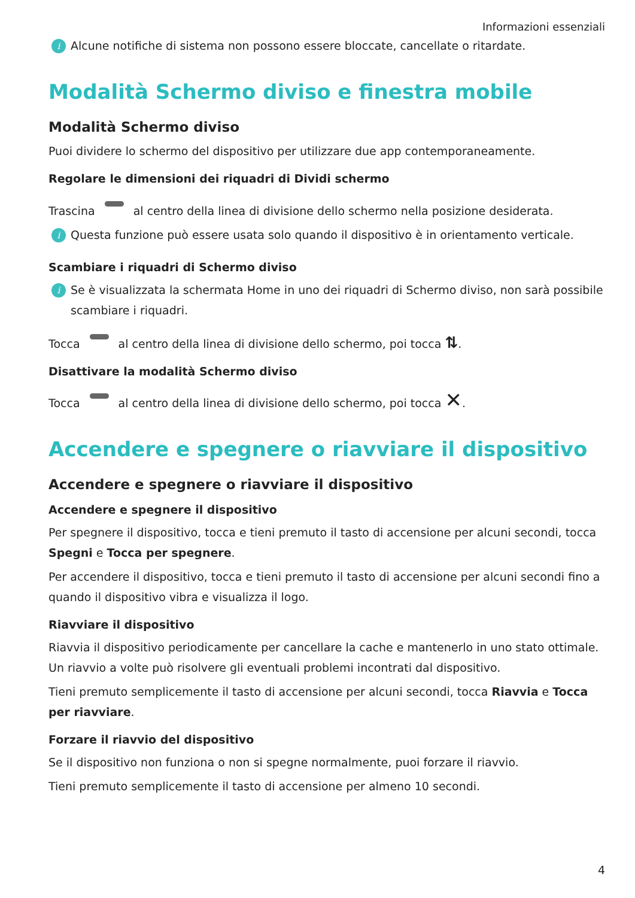Informazioni essenziali
i Alcune notifiche di sistema non possono essere bloccate, cancellate o ritardate.
Modalità Schermo diviso e finestra mobile
Modalità Schermo diviso
Puoi dividere lo schermo del dispositivo per utilizzare due app contemporaneamente.
Regolare le dimensioni dei riquadri di Dividi schermo
Trascina al centro della linea di divisione dello schermo nella posizione desiderata.
i Questa funzione può essere usata solo quando il dispositivo è in orientamento verticale.
Scambiare i riquadri di Schermo diviso
i Se è visualizzata la schermata Home in uno dei riquadri di Schermo diviso, non sarà possibile scambiare i riquadri.
Tocca al centro della linea di divisione dello schermo, poi tocca ⇅.
Disattivare la modalità Schermo diviso
Tocca al centro della linea di divisione dello schermo, poi tocca ✕.
Accendere e spegnere o riavviare il dispositivo
Accendere e spegnere o riavviare il dispositivo
Accendere e spegnere il dispositivo
Per spegnere il dispositivo, tocca e tieni premuto il tasto di accensione per alcuni secondi, tocca Spegni e Tocca per spegnere.
Per accendere il dispositivo, tocca e tieni premuto il tasto di accensione per alcuni secondi fino a quando il dispositivo vibra e visualizza il logo.
Riavviare il dispositivo
Riavvia il dispositivo periodicamente per cancellare la cache e mantenerlo in uno stato ottimale. Un riavvio a volte può risolvere gli eventuali problemi incontrati dal dispositivo.
Tieni premuto semplicemente il tasto di accensione per alcuni secondi, tocca Riavvia e Tocca per riavviare.
Forzare il riavvio del dispositivo
Se il dispositivo non funziona o non si spegne normalmente, puoi forzare il riavvio.
Tieni premuto semplicemente il tasto di accensione per almeno 10 secondi.
4